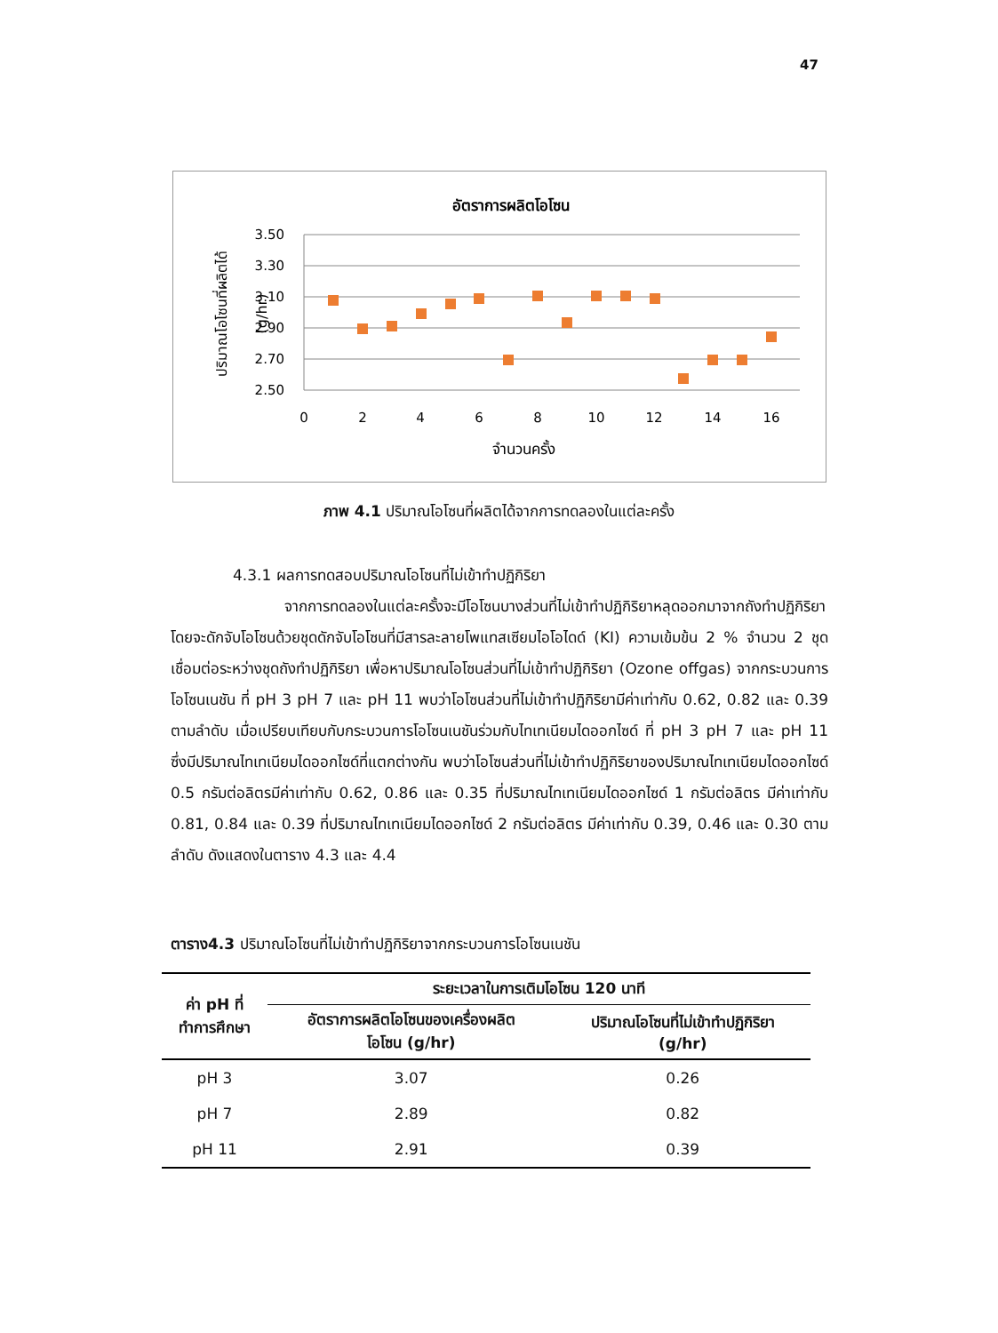47
อัตราการผลิตโอโซน
3.50
3.30
3.10
2.90
2.70
2.50
0
2
4
6
8
10
12
14
16
จำนวนครั้ง
ปริมาณโอโซนที่ผลิตได้
(g/hr)
ภาพ 4.1 ปริมาณโอโซนที่ผลิตได้จากการทดลองในแต่ละครั้ง
4.3.1 ผลการทดสอบปริมาณโอโซนที่ไม่เข้าทำปฏิกิริยา
จากการทดลองในแต่ละครั้งจะมีโอโซนบางส่วนที่ไม่เข้าทำปฏิกิริยาหลุดออกมาจากถังทำปฏิกิริยาโดยจะดักจับโอโซนด้วยชุดดักจับโอโซนที่มีสารละลายโพแทสเซียมไอโอไดด์ (KI) ความเข้มข้น 2 % จำนวน 2 ชุด เชื่อมต่อระหว่างชุดถังทำปฏิกิริยา เพื่อหาปริมาณโอโซนส่วนที่ไม่เข้าทำปฏิกิริยา (Ozone offgas) จากกระบวนการโอโซนเนชัน ที่ pH 3 pH 7 และ pH 11 พบว่าโอโซนส่วนที่ไม่เข้าทำปฏิกิริยามีค่าเท่ากับ 0.62, 0.82 และ 0.39 ตามลำดับ เมื่อเปรียบเทียบกับกระบวนการโอโซนเนชันร่วมกับไทเทเนียมไดออกไซด์ ที่ pH 3 pH 7 และ pH 11 ซึ่งมีปริมาณไทเทเนียมไดออกไซด์ที่แตกต่างกัน พบว่าโอโซนส่วนที่ไม่เข้าทำปฏิกิริยาของปริมาณไทเทเนียมไดออกไซด์ 0.5 กรัมต่อลิตรมีค่าเท่ากับ 0.62, 0.86 และ 0.35 ที่ปริมาณไทเทเนียมไดออกไซด์ 1 กรัมต่อลิตร มีค่าเท่ากับ 0.81, 0.84 และ 0.39 ที่ปริมาณไทเทเนียมไดออกไซด์ 2 กรัมต่อลิตร มีค่าเท่ากับ 0.39, 0.46 และ 0.30 ตามลำดับ ดังแสดงในตาราง 4.3 และ 4.4
ตาราง4.3 ปริมาณโอโซนที่ไม่เข้าทำปฏิกิริยาจากกระบวนการโอโซนเนชัน
| ค่า pH ที่ ทำการศึกษา | ระยะเวลาในการเติมโอโซน 120 นาที | |
| --- | --- | --- |
| | อัตราการผลิตโอโซนของเครื่องผลิต โอโซน (g/hr) | ปริมาณโอโซนที่ไม่เข้าทำปฏิกิริยา (g/hr) |
| pH 3 | 3.07 | 0.26 |
| pH 7 | 2.89 | 0.82 |
| pH 11 | 2.91 | 0.39 |